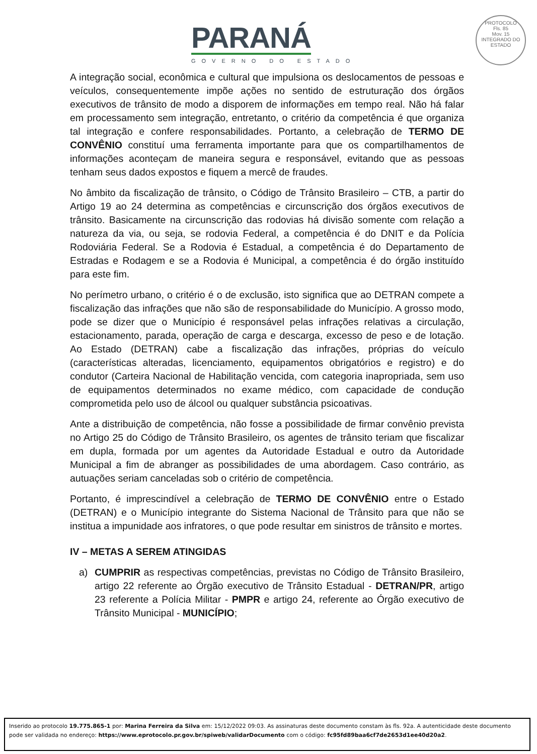PARANÁ
GOVERNO DO ESTADO
PROTOCOLO
Fls. 85
Mov. 15
INTEGRADO DO ESTADO
A integração social, econômica e cultural que impulsiona os deslocamentos de pessoas e veículos, consequentemente impõe ações no sentido de estruturação dos órgãos executivos de trânsito de modo a disporem de informações em tempo real. Não há falar em processamento sem integração, entretanto, o critério da competência é que organiza tal integração e confere responsabilidades. Portanto, a celebração de TERMO DE CONVÊNIO constituí uma ferramenta importante para que os compartilhamentos de informações aconteçam de maneira segura e responsável, evitando que as pessoas tenham seus dados expostos e fiquem a mercê de fraudes.
No âmbito da fiscalização de trânsito, o Código de Trânsito Brasileiro – CTB, a partir do Artigo 19 ao 24 determina as competências e circunscrição dos órgãos executivos de trânsito. Basicamente na circunscrição das rodovias há divisão somente com relação a natureza da via, ou seja, se rodovia Federal, a competência é do DNIT e da Polícia Rodoviária Federal. Se a Rodovia é Estadual, a competência é do Departamento de Estradas e Rodagem e se a Rodovia é Municipal, a competência é do órgão instituído para este fim.
No perímetro urbano, o critério é o de exclusão, isto significa que ao DETRAN compete a fiscalização das infrações que não são de responsabilidade do Município. A grosso modo, pode se dizer que o Município é responsável pelas infrações relativas a circulação, estacionamento, parada, operação de carga e descarga, excesso de peso e de lotação. Ao Estado (DETRAN) cabe a fiscalização das infrações, próprias do veículo (características alteradas, licenciamento, equipamentos obrigatórios e registro) e do condutor (Carteira Nacional de Habilitação vencida, com categoria inapropriada, sem uso de equipamentos determinados no exame médico, com capacidade de condução comprometida pelo uso de álcool ou qualquer substância psicoativas.
Ante a distribuição de competência, não fosse a possibilidade de firmar convênio prevista no Artigo 25 do Código de Trânsito Brasileiro, os agentes de trânsito teriam que fiscalizar em dupla, formada por um agentes da Autoridade Estadual e outro da Autoridade Municipal a fim de abranger as possibilidades de uma abordagem. Caso contrário, as autuações seriam canceladas sob o critério de competência.
Portanto, é imprescindível a celebração de TERMO DE CONVÊNIO entre o Estado (DETRAN) e o Município integrante do Sistema Nacional de Trânsito para que não se institua a impunidade aos infratores, o que pode resultar em sinistros de trânsito e mortes.
IV – METAS A SEREM ATINGIDAS
a) CUMPRIR as respectivas competências, previstas no Código de Trânsito Brasileiro, artigo 22 referente ao Órgão executivo de Trânsito Estadual - DETRAN/PR, artigo 23 referente a Polícia Militar - PMPR e artigo 24, referente ao Órgão executivo de Trânsito Municipal - MUNICÍPIO;
Inserido ao protocolo 19.775.865-1 por: Marina Ferreira da Silva em: 15/12/2022 09:03. As assinaturas deste documento constam às fls. 92a. A autenticidade deste documento pode ser validada no endereço: https://www.eprotocolo.pr.gov.br/spiweb/validarDocumento com o código: fc95fd89baa6cf7de2653d1ee40d20a2.